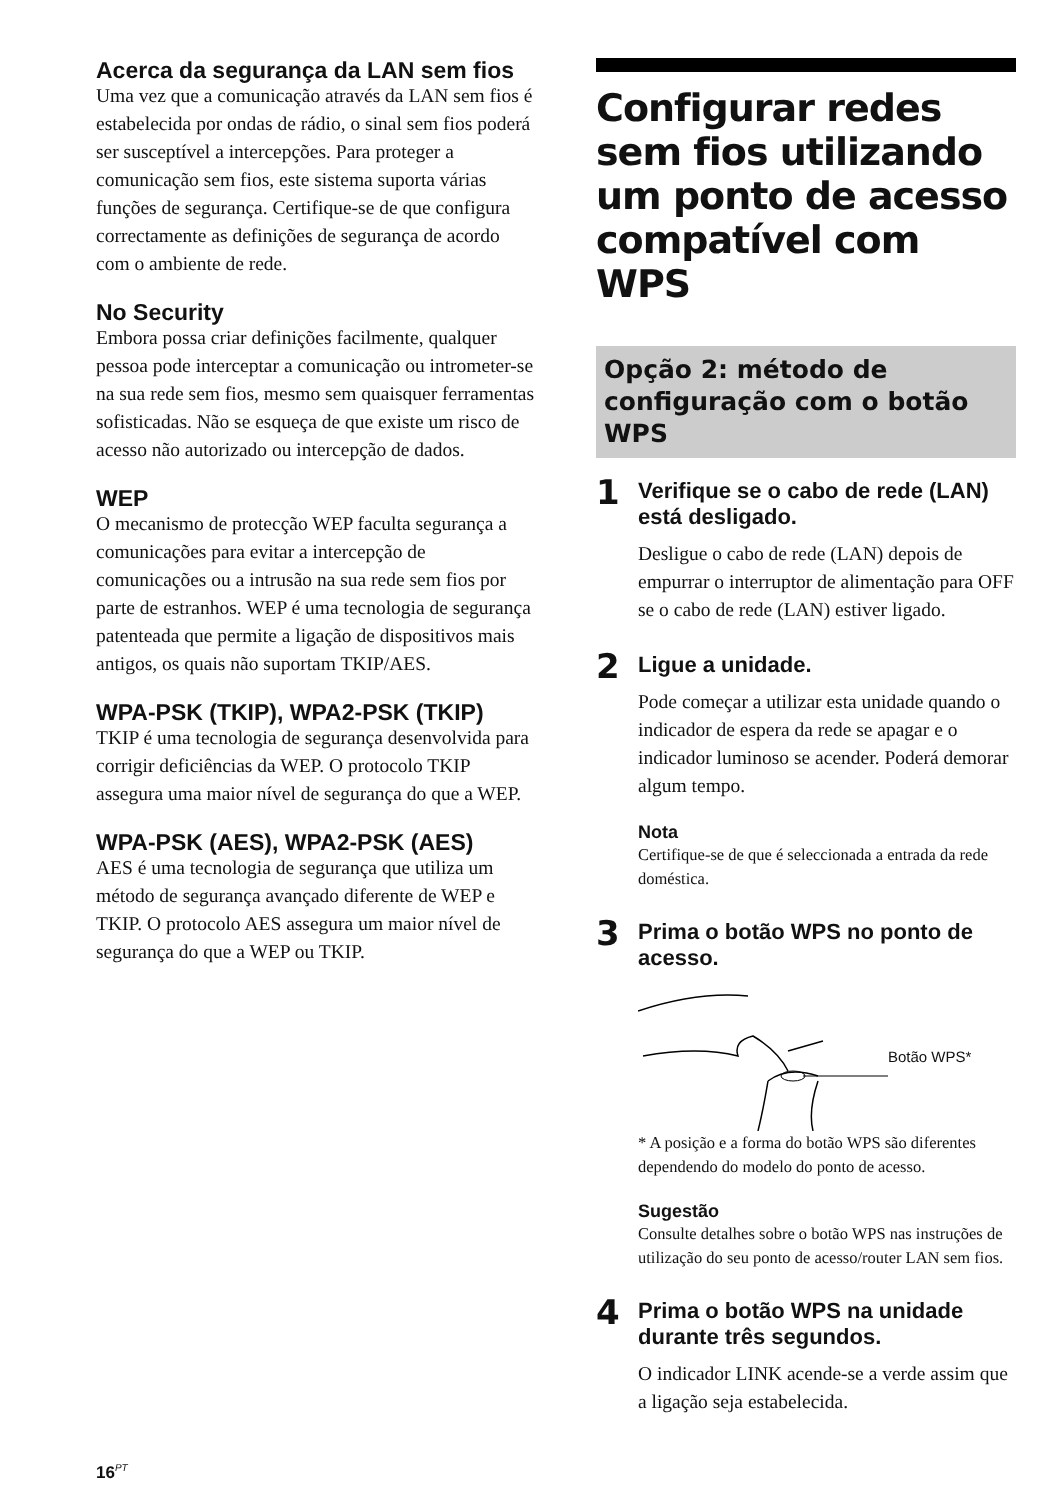Acerca da segurança da LAN sem fios
Uma vez que a comunicação através da LAN sem fios é estabelecida por ondas de rádio, o sinal sem fios poderá ser susceptível a intercepções. Para proteger a comunicação sem fios, este sistema suporta várias funções de segurança. Certifique-se de que configura correctamente as definições de segurança de acordo com o ambiente de rede.
No Security
Embora possa criar definições facilmente, qualquer pessoa pode interceptar a comunicação ou intrometer-se na sua rede sem fios, mesmo sem quaisquer ferramentas sofisticadas. Não se esqueça de que existe um risco de acesso não autorizado ou intercepção de dados.
WEP
O mecanismo de protecção WEP faculta segurança a comunicações para evitar a intercepção de comunicações ou a intrusão na sua rede sem fios por parte de estranhos. WEP é uma tecnologia de segurança patenteada que permite a ligação de dispositivos mais antigos, os quais não suportam TKIP/AES.
WPA-PSK (TKIP), WPA2-PSK (TKIP)
TKIP é uma tecnologia de segurança desenvolvida para corrigir deficiências da WEP. O protocolo TKIP assegura uma maior nível de segurança do que a WEP.
WPA-PSK (AES), WPA2-PSK (AES)
AES é uma tecnologia de segurança que utiliza um método de segurança avançado diferente de WEP e TKIP. O protocolo AES assegura um maior nível de segurança do que a WEP ou TKIP.
Configurar redes sem fios utilizando um ponto de acesso compatível com WPS
Opção 2: método de configuração com o botão WPS
1
Verifique se o cabo de rede (LAN) está desligado.
Desligue o cabo de rede (LAN) depois de empurrar o interruptor de alimentação para OFF se o cabo de rede (LAN) estiver ligado.
2
Ligue a unidade.
Pode começar a utilizar esta unidade quando o indicador de espera da rede se apagar e o indicador luminoso se acender. Poderá demorar algum tempo.
Nota
Certifique-se de que é seleccionada a entrada da rede doméstica.
3
Prima o botão WPS no ponto de acesso.
Botão WPS*
* A posição e a forma do botão WPS são diferentes dependendo do modelo do ponto de acesso.
Sugestão
Consulte detalhes sobre o botão WPS nas instruções de utilização do seu ponto de acesso/router LAN sem fios.
4
Prima o botão WPS na unidade durante três segundos.
O indicador LINK acende-se a verde assim que a ligação seja estabelecida.
16<sup>PT</sup>